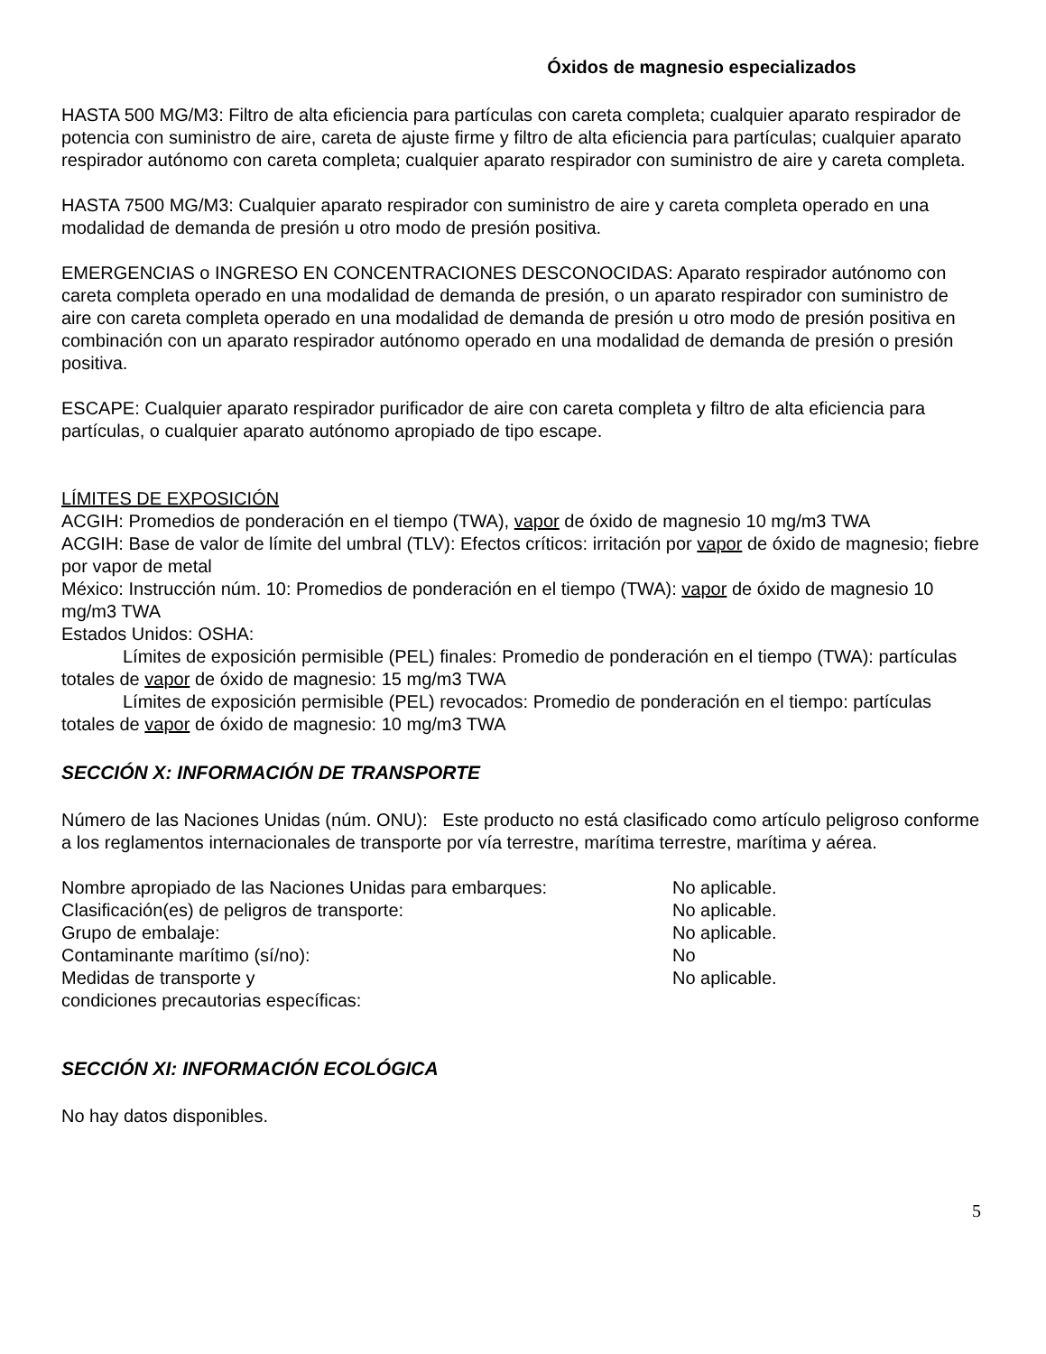Óxidos de magnesio especializados
HASTA 500 MG/M3: Filtro de alta eficiencia para partículas con careta completa; cualquier aparato respirador de potencia con suministro de aire, careta de ajuste firme y filtro de alta eficiencia para partículas; cualquier aparato respirador autónomo con careta completa; cualquier aparato respirador con suministro de aire y careta completa.
HASTA 7500 MG/M3: Cualquier aparato respirador con suministro de aire y careta completa operado en una modalidad de demanda de presión u otro modo de presión positiva.
EMERGENCIAS o INGRESO EN CONCENTRACIONES DESCONOCIDAS: Aparato respirador autónomo con careta completa operado en una modalidad de demanda de presión, o un aparato respirador con suministro de aire con careta completa operado en una modalidad de demanda de presión u otro modo de presión positiva en combinación con un aparato respirador autónomo operado en una modalidad de demanda de presión o presión positiva.
ESCAPE: Cualquier aparato respirador purificador de aire con careta completa y filtro de alta eficiencia para partículas, o cualquier aparato autónomo apropiado de tipo escape.
LÍMITES DE EXPOSICIÓN
ACGIH: Promedios de ponderación en el tiempo (TWA), vapor de óxido de magnesio 10 mg/m3 TWA
ACGIH: Base de valor de límite del umbral (TLV): Efectos críticos: irritación por vapor de óxido de magnesio; fiebre por vapor de metal
México: Instrucción núm. 10: Promedios de ponderación en el tiempo (TWA): vapor de óxido de magnesio 10 mg/m3 TWA
Estados Unidos: OSHA:
Límites de exposición permisible (PEL) finales: Promedio de ponderación en el tiempo (TWA): partículas totales de vapor de óxido de magnesio: 15 mg/m3 TWA
Límites de exposición permisible (PEL) revocados: Promedio de ponderación en el tiempo: partículas totales de vapor de óxido de magnesio: 10 mg/m3 TWA
SECCIÓN X: INFORMACIÓN DE TRANSPORTE
Número de las Naciones Unidas (núm. ONU): Este producto no está clasificado como artículo peligroso conforme a los reglamentos internacionales de transporte por vía terrestre, marítima terrestre, marítima y aérea.
| Nombre apropiado de las Naciones Unidas para embarques: | No aplicable. |
| Clasificación(es) de peligros de transporte: | No aplicable. |
| Grupo de embalaje: | No aplicable. |
| Contaminante marítimo (sí/no): | No |
| Medidas de transporte y condiciones precautorias específicas: | No aplicable. |
SECCIÓN XI: INFORMACIÓN ECOLÓGICA
No hay datos disponibles.
5